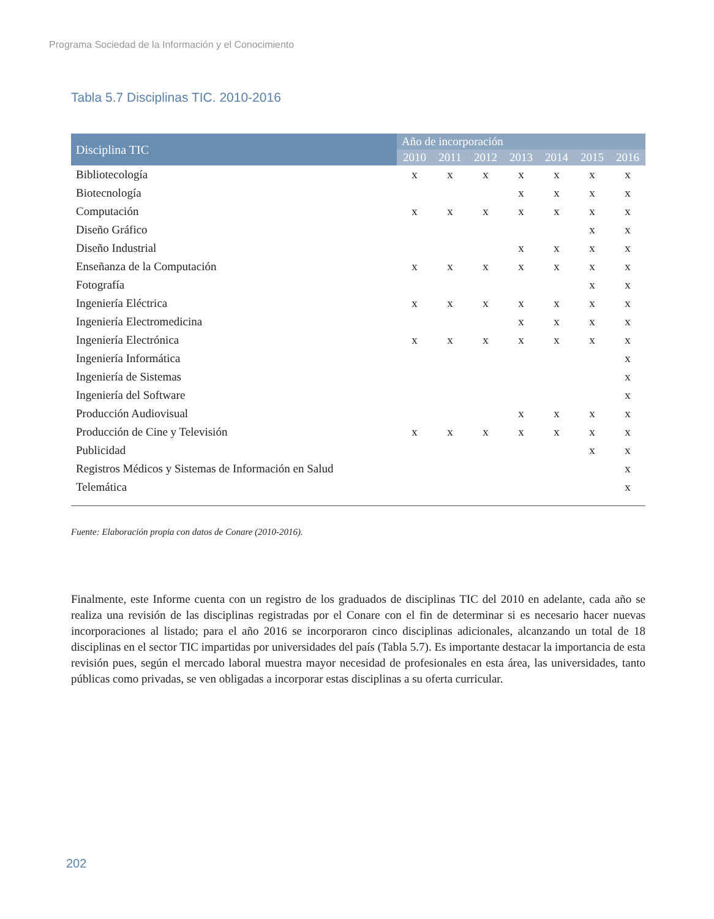Programa Sociedad de la Información y el Conocimiento
Tabla 5.7 Disciplinas TIC. 2010-2016
| Disciplina TIC | Año de incorporación | | | | | | |
| --- | --- | --- | --- | --- | --- | --- | --- |
| | 2010 | 2011 | 2012 | 2013 | 2014 | 2015 | 2016 |
| Bibliotecología | x | x | x | x | x | x | x |
| Biotecnología | | | | x | x | x | x |
| Computación | x | x | x | x | x | x | x |
| Diseño Gráfico | | | | | | x | x |
| Diseño Industrial | | | | x | x | x | x |
| Enseñanza de la Computación | x | x | x | x | x | x | x |
| Fotografía | | | | | | x | x |
| Ingeniería Eléctrica | x | x | x | x | x | x | x |
| Ingeniería Electromedicina | | | | x | x | x | x |
| Ingeniería Electrónica | x | x | x | x | x | x | x |
| Ingeniería Informática | | | | | | | x |
| Ingeniería de Sistemas | | | | | | | x |
| Ingeniería del Software | | | | | | | x |
| Producción Audiovisual | | | | x | x | x | x |
| Producción de Cine y Televisión | x | x | x | x | x | x | x |
| Publicidad | | | | | | x | x |
| Registros Médicos y Sistemas de Información en Salud | | | | | | | x |
| Telemática | | | | | | | x |
Fuente: Elaboración propia con datos de Conare (2010-2016).
Finalmente, este Informe cuenta con un registro de los graduados de disciplinas TIC del 2010 en adelante, cada año se realiza una revisión de las disciplinas registradas por el Conare con el fin de determinar si es necesario hacer nuevas incorporaciones al listado; para el año 2016 se incorporaron cinco disciplinas adicionales, alcanzando un total de 18 disciplinas en el sector TIC impartidas por universidades del país (Tabla 5.7). Es importante destacar la importancia de esta revisión pues, según el mercado laboral muestra mayor necesidad de profesionales en esta área, las universidades, tanto públicas como privadas, se ven obligadas a incorporar estas disciplinas a su oferta curricular.
202